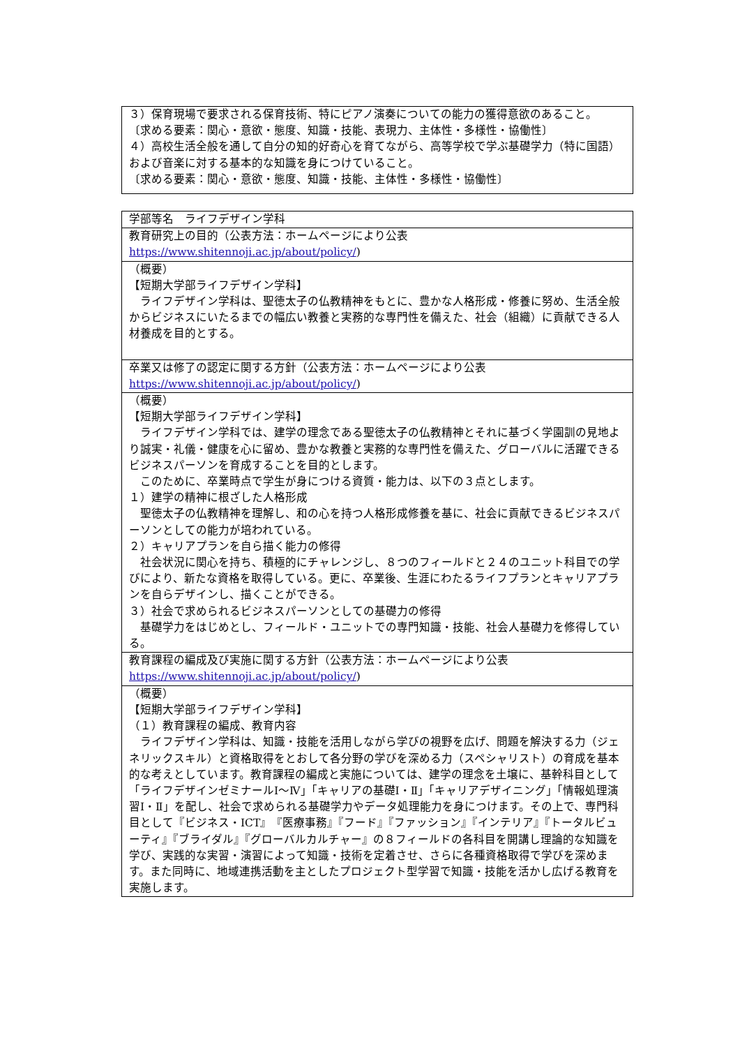| ３）保育現場で要求される保育技術、特にピアノ演奏についての能力の獲得意欲のあること。 〔求める要素：関心・意欲・態度、知識・技能、表現力、主体性・多様性・協働性〕 ４）高校生活全般を通して自分の知的好奇心を育てながら、高等学校で学ぶ基礎学力（特に国語）および音楽に対する基本的な知識を身につけていること。 〔求める要素：関心・意欲・態度、知識・技能、主体性・多様性・協働性〕 |
| 学部等名 ライフデザイン学科 |
| 教育研究上の目的（公表方法：ホームページにより公表 https://www.shitennoji.ac.jp/about/policy/ ) |
| （概要） 【短期大学部ライフデザイン学科】 ライフデザイン学科は、聖徳太子の仏教精神をもとに、豊かな人格形成・修養に努め、生活全般からビジネスにいたるまでの幅広い教養と実務的な専門性を備えた、社会（組織）に貢献できる人材養成を目的とする。 |
| 卒業又は修了の認定に関する方針（公表方法：ホームページにより公表 https://www.shitennoji.ac.jp/about/policy/ ) |
| （概要） 【短期大学部ライフデザイン学科】 ライフデザイン学科では、建学の理念である聖徳太子の仏教精神とそれに基づく学園訓の見地より誠実・礼儀・健康を心に留め、豊かな教養と実務的な専門性を備えた、グローバルに活躍できるビジネスパーソンを育成することを目的とします。 このために、卒業時点で学生が身につける資質・能力は、以下の３点とします。 １）建学の精神に根ざした人格形成 聖徳太子の仏教精神を理解し、和の心を持つ人格形成修養を基に、社会に貢献できるビジネスパーソンとしての能力が培われている。 ２）キャリアプランを自ら描く能力の修得 社会状況に関心を持ち、積極的にチャレンジし、８つのフィールドと２４のユニット科目での学びにより、新たな資格を取得している。更に、卒業後、生涯にわたるライフプランとキャリアプランを自らデザインし、描くことができる。 ３）社会で求められるビジネスパーソンとしての基礎力の修得 基礎学力をはじめとし、フィールド・ユニットでの専門知識・技能、社会人基礎力を修得している。 |
| 教育課程の編成及び実施に関する方針（公表方法：ホームページにより公表 https://www.shitennoji.ac.jp/about/policy/ ) |
| （概要） 【短期大学部ライフデザイン学科】 （１）教育課程の編成、教育内容 ライフデザイン学科は、知識・技能を活用しながら学びの視野を広げ、問題を解決する力（ジェネリックスキル）と資格取得をとおして各分野の学びを深める力（スペシャリスト）の育成を基本的な考えとしています。教育課程の編成と実施については、建学の理念を土壌に、基幹科目として「ライフデザインゼミナールⅠ～Ⅳ」「キャリアの基礎Ⅰ・Ⅱ」「キャリアデザイニング」「情報処理演習Ⅰ・Ⅱ」を配し、社会で求められる基礎学力やデータ処理能力を身につけます。その上で、専門科目として『ビジネス・ICT』『医療事務』『フード』『ファッション』『インテリア』『トータルビューティ』『ブライダル』『グローバルカルチャー』の８フィールドの各科目を開講し理論的な知識を学び、実践的な実習・演習によって知識・技術を定着させ、さらに各種資格取得で学びを深めます。また同時に、地域連携活動を主としたプロジェクト型学習で知識・技能を活かし広げる教育を実施します。 |